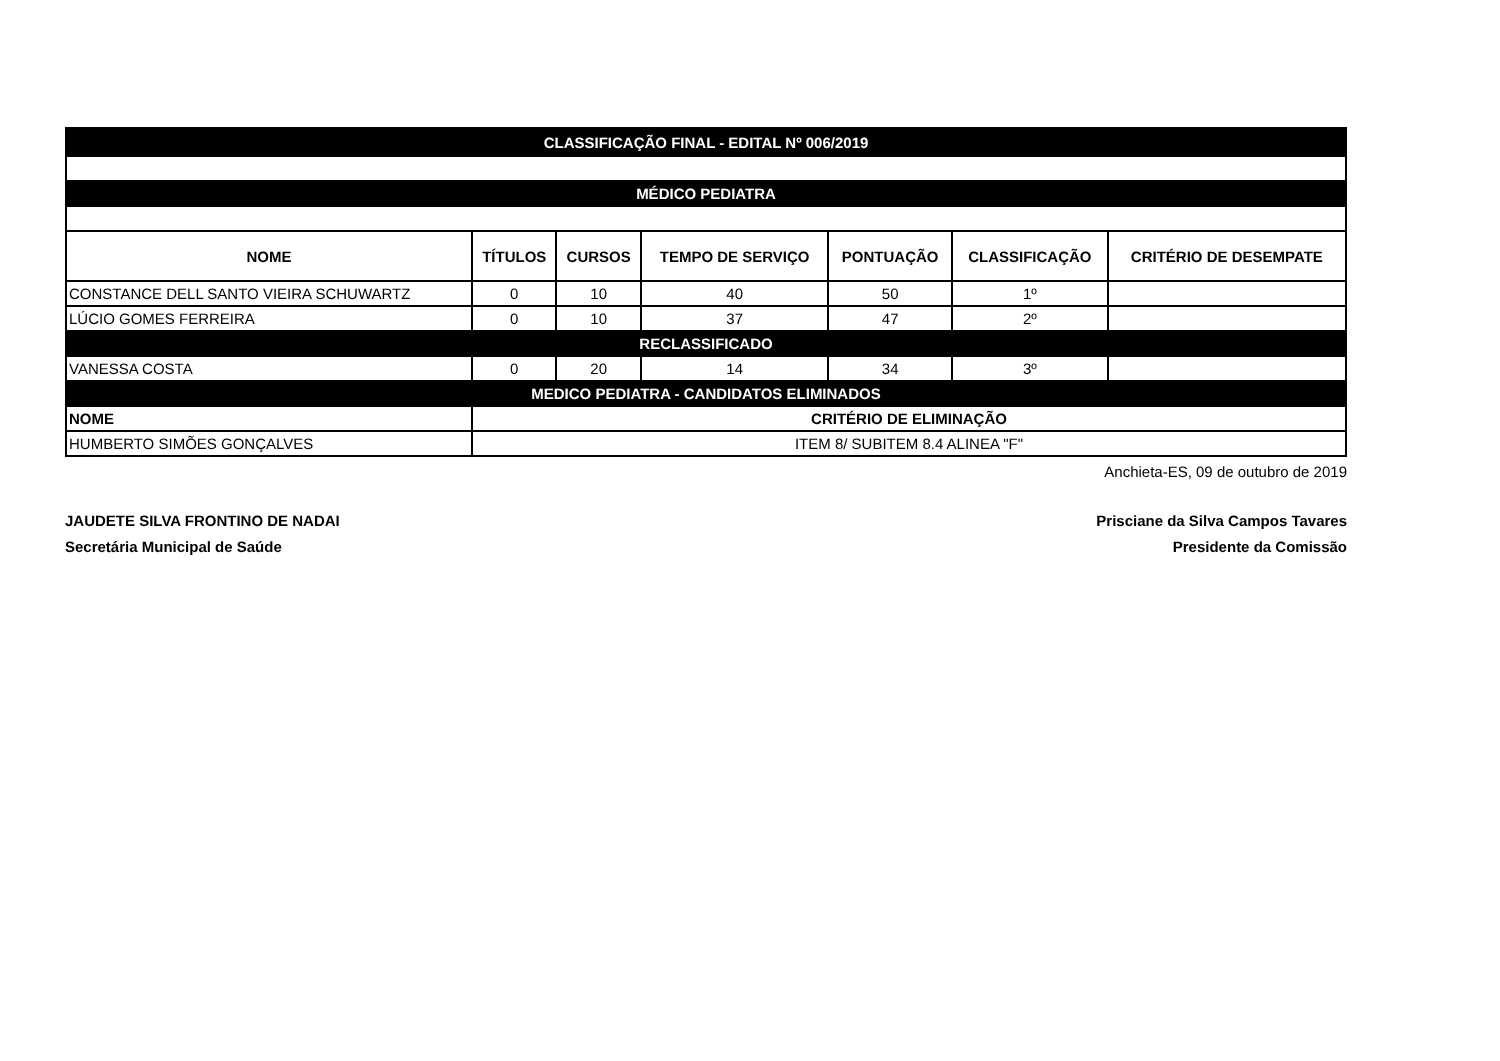| CLASSIFICAÇÃO FINAL - EDITAL Nº 006/2019 | | | | | | |
| MÉDICO PEDIATRA | | | | | | |
| NOME | TÍTULOS | CURSOS | TEMPO DE SERVIÇO | PONTUAÇÃO | CLASSIFICAÇÃO | CRITÉRIO DE DESEMPATE |
| CONSTANCE DELL SANTO VIEIRA SCHUWARTZ | 0 | 10 | 40 | 50 | 1º | |
| LÚCIO GOMES FERREIRA | 0 | 10 | 37 | 47 | 2º | |
| RECLASSIFICADO | | | | | | |
| VANESSA COSTA | 0 | 20 | 14 | 34 | 3º | |
| MEDICO PEDIATRA - CANDIDATOS ELIMINADOS | | | | | | |
| NOME | CRITÉRIO DE ELIMINAÇÃO | | | | | |
| HUMBERTO SIMÕES GONÇALVES | ITEM 8/ SUBITEM 8.4 ALINEA "F" | | | | | |
Anchieta-ES, 09 de outubro de 2019
JAUDETE SILVA FRONTINO DE NADAI
Secretária Municipal de Saúde
Prisciane da Silva Campos Tavares
Presidente da Comissão